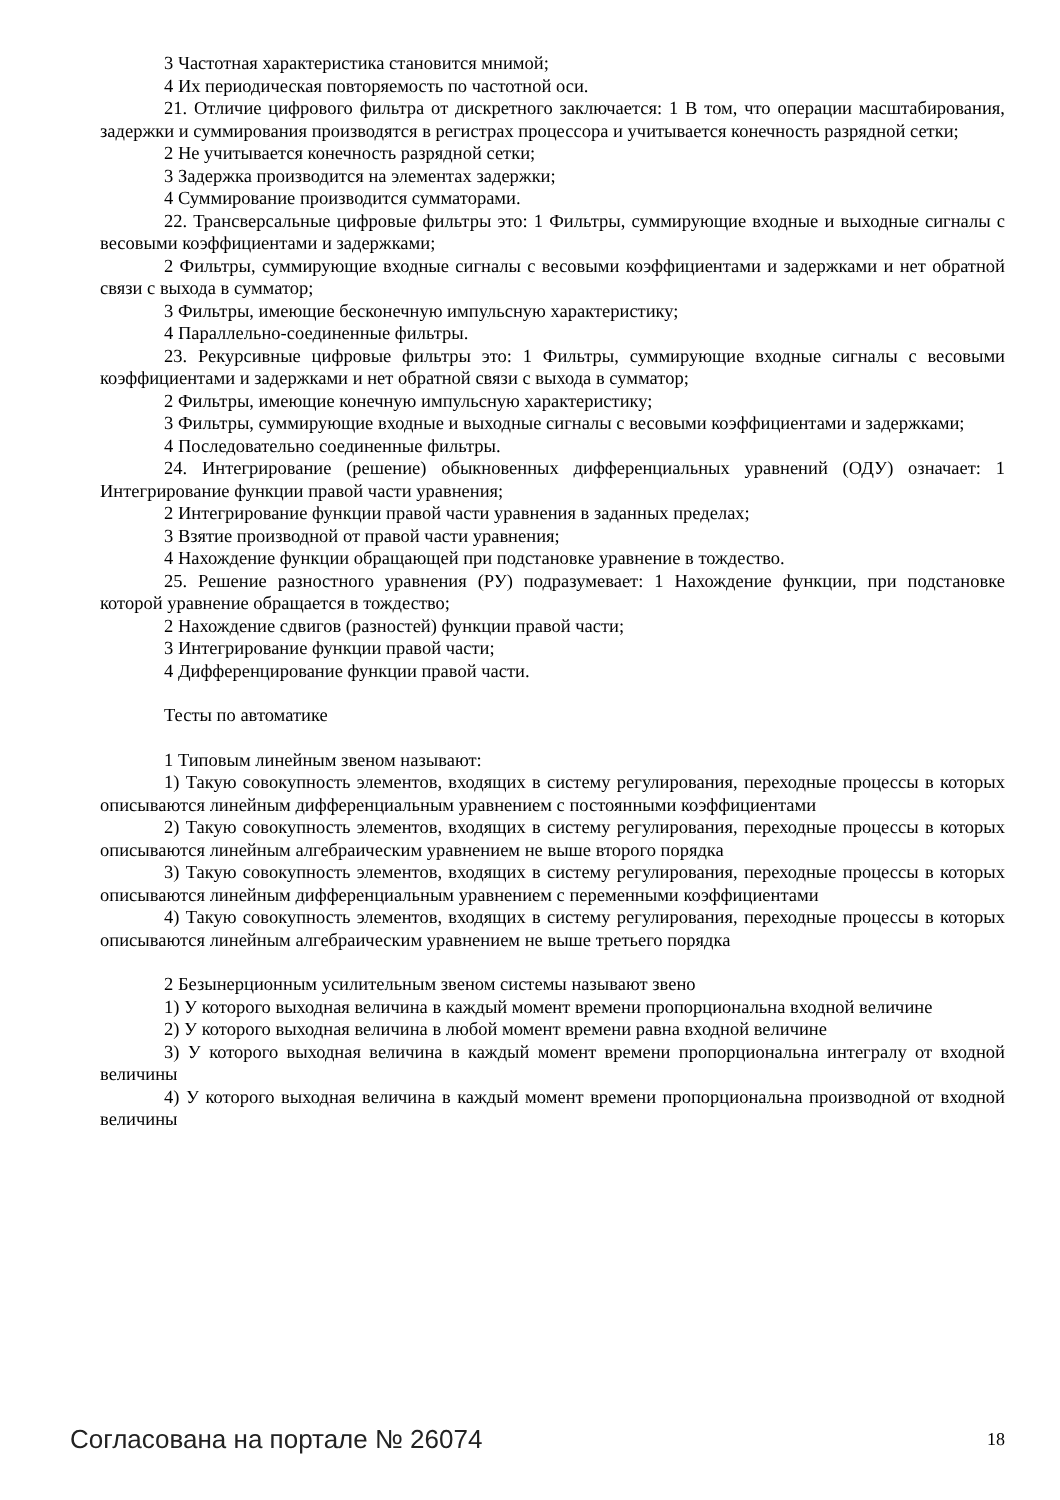3 Частотная характеристика становится мнимой;
4 Их периодическая повторяемость по частотной оси.
21. Отличие цифрового фильтра от дискретного заключается: 1 В том, что операции масштабирования, задержки и суммирования производятся в регистрах процессора и учитывается конечность разрядной сетки;
2 Не учитывается конечность разрядной сетки;
3 Задержка производится на элементах задержки;
4 Суммирование производится сумматорами.
22. Трансверсальные цифровые фильтры это: 1 Фильтры, суммирующие входные и выходные сигналы с весовыми коэффициентами и задержками;
2 Фильтры, суммирующие входные сигналы с весовыми коэффициентами и задержками и нет обратной связи с выхода в сумматор;
3 Фильтры, имеющие бесконечную импульсную характеристику;
4 Параллельно-соединенные фильтры.
23. Рекурсивные цифровые фильтры это: 1 Фильтры, суммирующие входные сигналы с весовыми коэффициентами и задержками и нет обратной связи с выхода в сумматор;
2 Фильтры, имеющие конечную импульсную характеристику;
3 Фильтры, суммирующие входные и выходные сигналы с весовыми коэффициентами и задержками;
4 Последовательно соединенные фильтры.
24. Интегрирование (решение) обыкновенных дифференциальных уравнений (ОДУ) означает: 1 Интегрирование функции правой части уравнения;
2 Интегрирование функции правой части уравнения в заданных пределах;
3 Взятие производной от правой части уравнения;
4 Нахождение функции обращающей при подстановке уравнение в тождество.
25. Решение разностного уравнения (РУ) подразумевает: 1 Нахождение функции, при подстановке которой уравнение обращается в тождество;
2 Нахождение сдвигов (разностей) функции правой части;
3 Интегрирование функции правой части;
4 Дифференцирование функции правой части.
Тесты по автоматике
1 Типовым линейным звеном называют:
1) Такую совокупность элементов, входящих в систему регулирования, переходные процессы в которых описываются линейным дифференциальным уравнением с постоянными коэффициентами
2) Такую совокупность элементов, входящих в систему регулирования, переходные процессы в которых описываются линейным алгебраическим уравнением не выше второго порядка
3) Такую совокупность элементов, входящих в систему регулирования, переходные процессы в которых описываются линейным дифференциальным уравнением с переменными коэффициентами
4) Такую совокупность элементов, входящих в систему регулирования, переходные процессы в которых описываются линейным алгебраическим уравнением не выше третьего порядка
2 Безынерционным усилительным звеном системы называют звено
1) У которого выходная величина в каждый момент времени пропорциональна входной величине
2) У которого выходная величина в любой момент времени равна входной величине
3) У которого выходная величина в каждый момент времени пропорциональна интегралу от входной величины
4) У которого выходная величина в каждый момент времени пропорциональна производной от входной величины
Согласована на портале № 26074 18